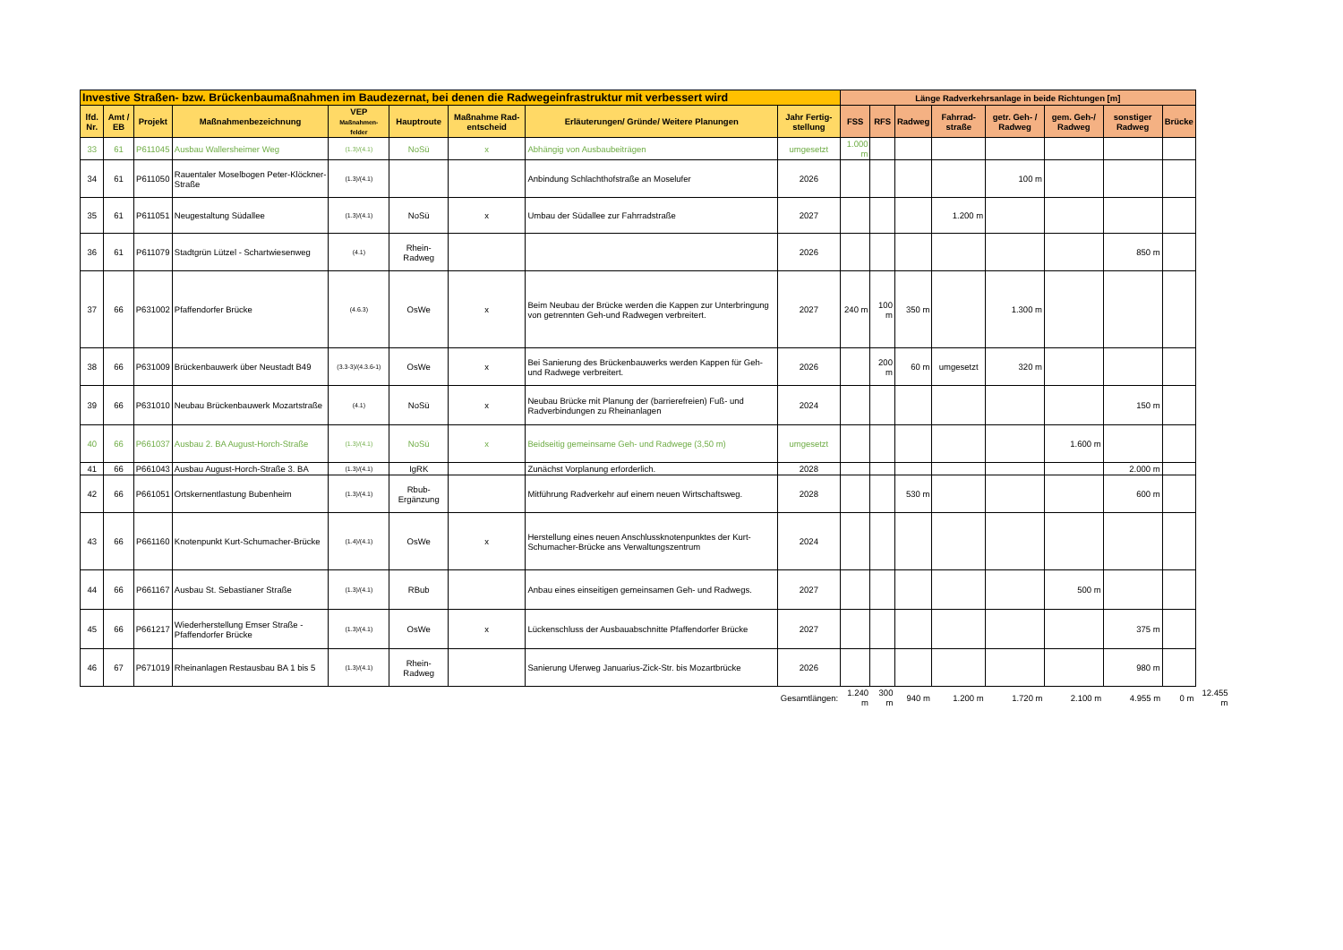| Investive Straßen- bzw. Brückenbaumaßnahmen im Baudezernat, bei denen die Radwegeinfrastruktur mit verbessert wird | | | | | | | | | Länge Radverkehrsanlage in beide Richtungen [m] | | | | | | | | |
| --- | --- | --- | --- | --- | --- | --- | --- | --- | --- | --- | --- | --- | --- | --- | --- | --- | --- |
| lfd. Nr. | Amt / EB | Projekt | Maßnahmenbezeichnung | VEP Maßnahmen- felder | Hauptroute | Maßnahme Rad-entscheid | Erläuterungen/ Gründe/ Weitere Planungen | Jahr Fertig-stellung | FSS | RFS | Radweg | Fahrrad-straße | getr. Geh- / Radweg | gem. Geh-/ Radweg | sonstiger Radweg | Brücke | |
| 33 | 61 | P611045 | Ausbau Wallersheimer Weg | (1.3)/(4.1) | NoSü | x | Abhängig von Ausbaubeiträgen | umgesetzt | 1.000 m | | | | | | | | |
| 34 | 61 | P611050 | Rauentaler Moselbogen Peter-Klöckner-Straße | (1.3)/(4.1) | | | Anbindung Schlachthofstraße an Moselufer | 2026 | | | | | 100 m | | | | |
| 35 | 61 | P611051 | Neugestaltung Südallee | (1.3)/(4.1) | NoSü | x | Umbau der Südallee zur Fahrradstraße | 2027 | | | | 1.200 m | | | | | |
| 36 | 61 | P611079 | Stadtgrün Lützel - Schartwiesenweg | (4.1) | Rhein-Radweg | | | 2026 | | | | | | | 850 m | | |
| 37 | 66 | P631002 | Pfaffendorfer Brücke | (4.6.3) | OsWe | x | Beim Neubau der Brücke werden die Kappen zur Unterbringung von getrennten Geh-und Radwegen verbreitert. | 2027 | 240 m | 100 m | 350 m | | 1.300 m | | | | |
| 38 | 66 | P631009 | Brückenbauwerk über Neustadt B49 | (3.3-3)/(4.3.6-1) | OsWe | x | Bei Sanierung des Brückenbauwerks werden Kappen für Geh- und Radwege verbreitert. | 2026 | | 200 m | 60 m | umgesetzt | 320 m | | | | |
| 39 | 66 | P631010 | Neubau Brückenbauwerk Mozartstraße | (4.1) | NoSü | x | Neubau Brücke mit Planung der (barrierefreien) Fuß- und Radverbindungen zu Rheinanlagen | 2024 | | | | | | | 150 m | | |
| 40 | 66 | P661037 | Ausbau 2. BA August-Horch-Straße | (1.3)/(4.1) | NoSü | x | Beidseitig gemeinsame Geh- und Radwege (3,50 m) | umgesetzt | | | | | | 1.600 m | | | |
| 41 | 66 | P661043 | Ausbau August-Horch-Straße 3. BA | (1.3)/(4.1) | IgRK | | Zunächst Vorplanung erforderlich. | 2028 | | | | | | | 2.000 m | | |
| 42 | 66 | P661051 | Ortskernentlastung Bubenheim | (1.3)/(4.1) | Rbub-Ergänzung | | Mitführung Radverkehr auf einem neuen Wirtschaftsweg. | 2028 | | | 530 m | | | | 600 m | | |
| 43 | 66 | P661160 | Knotenpunkt Kurt-Schumacher-Brücke | (1.4)/(4.1) | OsWe | x | Herstellung eines neuen Anschlussknotenpunktes der Kurt-Schumacher-Brücke ans Verwaltungszentrum | 2024 | | | | | | | | | |
| 44 | 66 | P661167 | Ausbau St. Sebastianer Straße | (1.3)/(4.1) | RBub | | Anbau eines einseitigen gemeinsamen Geh- und Radwegs. | 2027 | | | | | | 500 m | | | |
| 45 | 66 | P661217 | Wiederherstellung Emser Straße - Pfaffendorfer Brücke | (1.3)/(4.1) | OsWe | x | Lückenschluss der Ausbauabschnitte Pfaffendorfer Brücke | 2027 | | | | | | | 375 m | | |
| 46 | 67 | P671019 | Rheinanlagen Restausbau BA 1 bis 5 | (1.3)/(4.1) | Rhein-Radweg | | Sanierung Uferweg Januarius-Zick-Str. bis Mozartbrücke | 2026 | | | | | | | 980 m | | |
| Gesamtlängen: | | | | | | | | | 1.240 m | 300 m | 940 m | 1.200 m | 1.720 m | 2.100 m | 4.955 m | 0 m | 12.455 m |